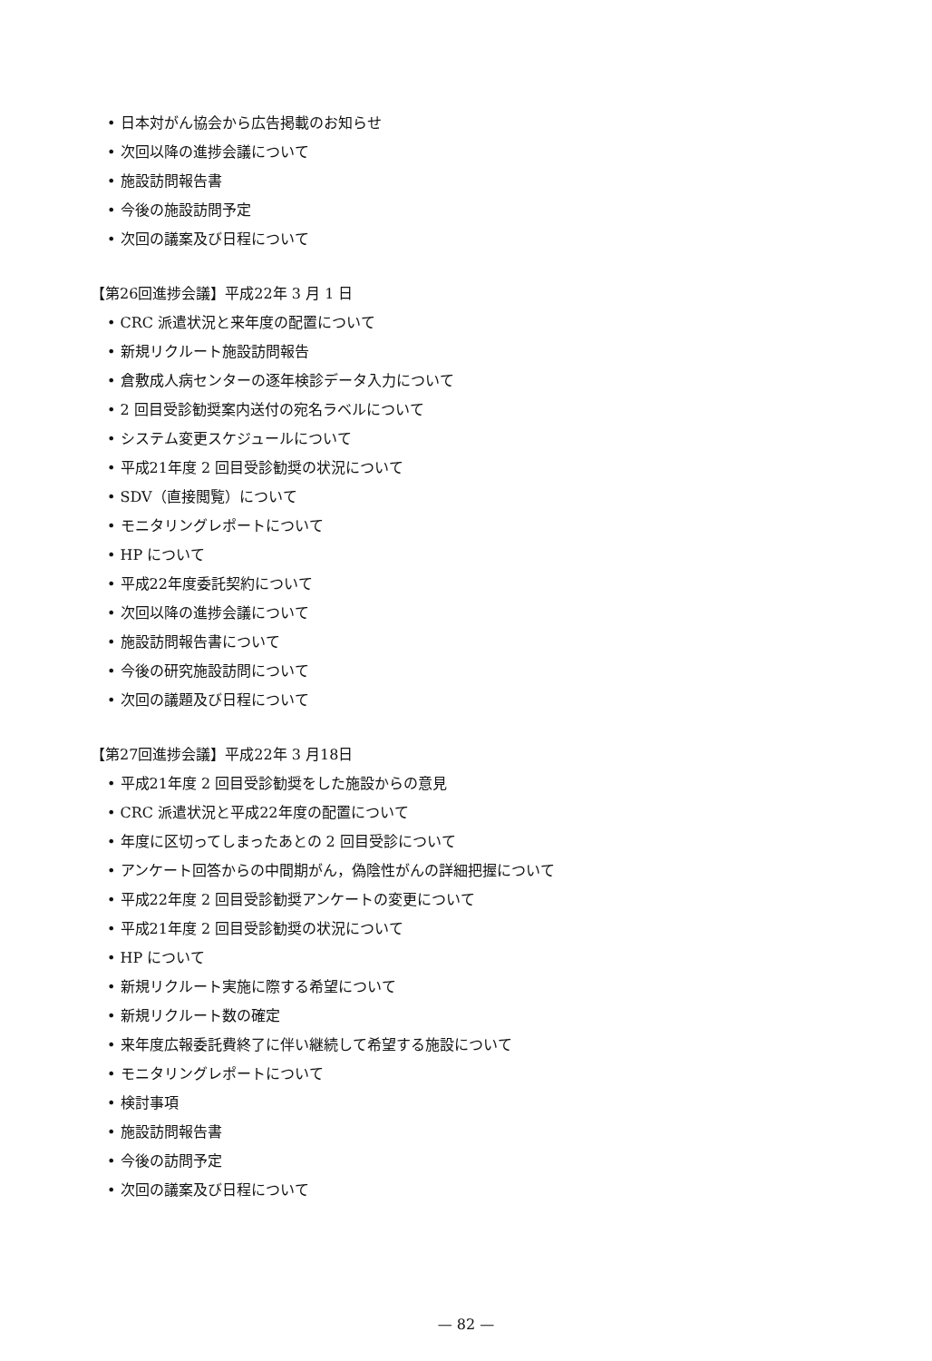• 日本対がん協会から広告掲載のお知らせ
• 次回以降の進捗会議について
• 施設訪問報告書
• 今後の施設訪問予定
• 次回の議案及び日程について
【第26回進捗会議】平成22年 3 月 1 日
• CRC 派遣状況と来年度の配置について
• 新規リクルート施設訪問報告
• 倉敷成人病センターの逐年検診データ入力について
• 2 回目受診勧奨案内送付の宛名ラベルについて
• システム変更スケジュールについて
• 平成21年度 2 回目受診勧奨の状況について
• SDV（直接閲覧）について
• モニタリングレポートについて
• HP について
• 平成22年度委託契約について
• 次回以降の進捗会議について
• 施設訪問報告書について
• 今後の研究施設訪問について
• 次回の議題及び日程について
【第27回進捗会議】平成22年 3 月18日
• 平成21年度 2 回目受診勧奨をした施設からの意見
• CRC 派遣状況と平成22年度の配置について
• 年度に区切ってしまったあとの 2 回目受診について
• アンケート回答からの中間期がん，偽陰性がんの詳細把握について
• 平成22年度 2 回目受診勧奨アンケートの変更について
• 平成21年度 2 回目受診勧奨の状況について
• HP について
• 新規リクルート実施に際する希望について
• 新規リクルート数の確定
• 来年度広報委託費終了に伴い継続して希望する施設について
• モニタリングレポートについて
• 検討事項
• 施設訪問報告書
• 今後の訪問予定
• 次回の議案及び日程について
— 82 —